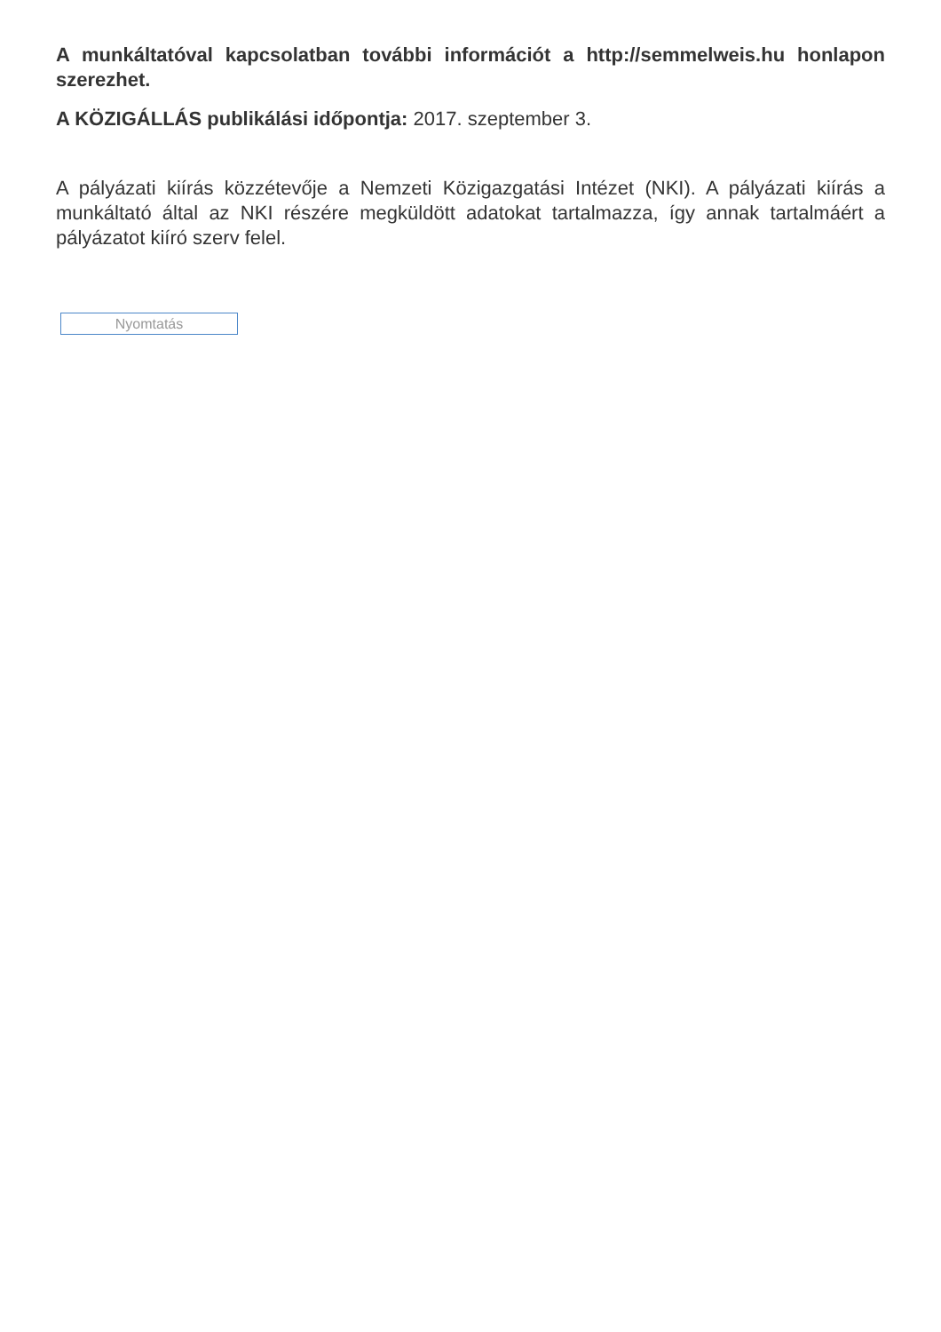A munkáltatóval kapcsolatban további információt a http://semmelweis.hu honlapon szerezhet.
A KÖZIGÁLLÁS publikálási időpontja: 2017. szeptember 3.
A pályázati kiírás közzétevője a Nemzeti Közigazgatási Intézet (NKI). A pályázati kiírás a munkáltató által az NKI részére megküldött adatokat tartalmazza, így annak tartalmáért a pályázatot kiíró szerv felel.
Nyomtatás